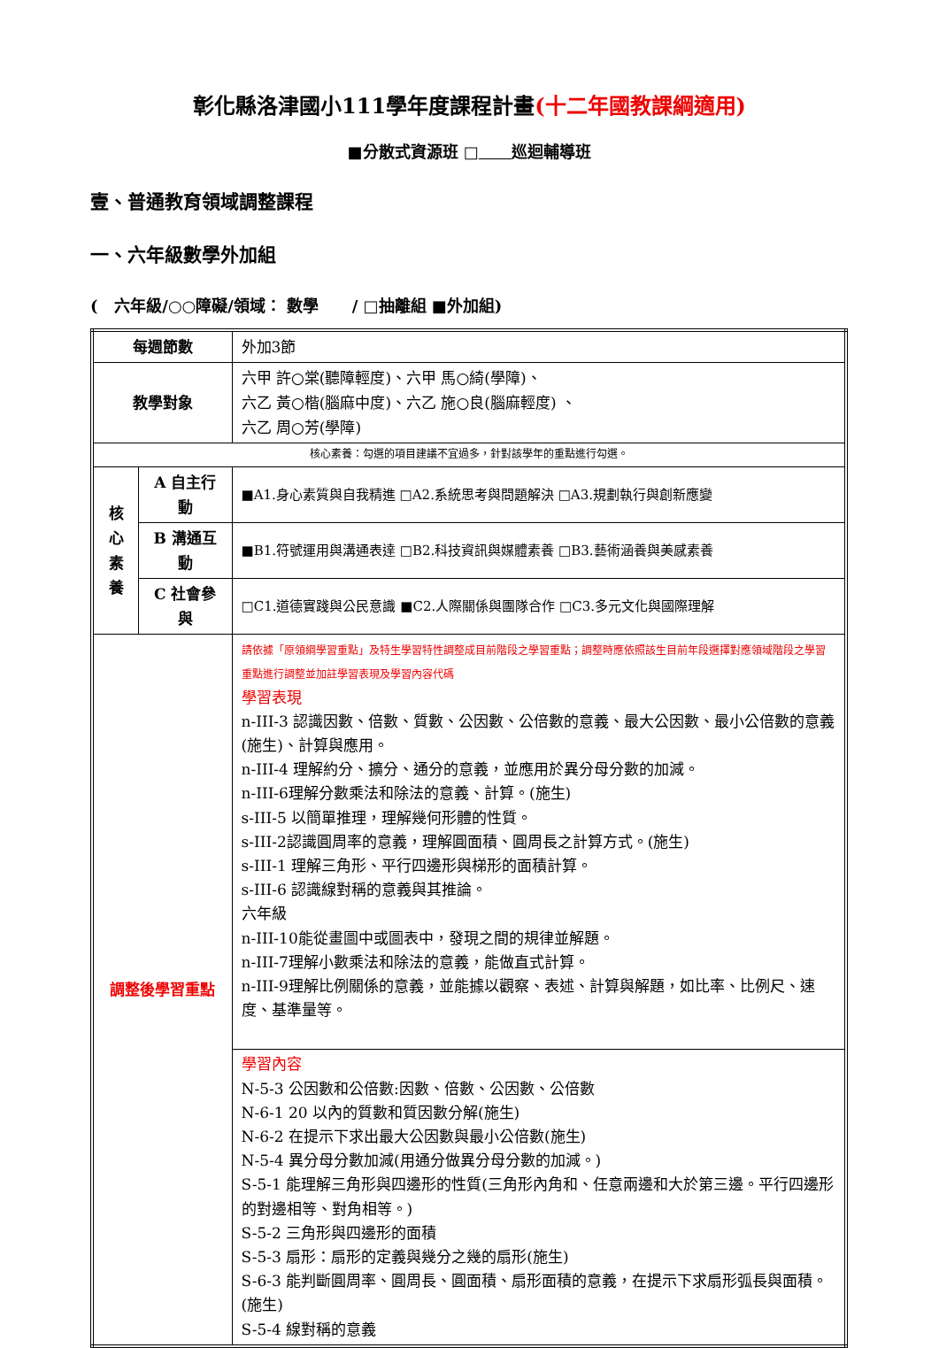彰化縣洛津國小111學年度課程計畫(十二年國教課綱適用)
■分散式資源班 □ 巡迴輔導班
壹、普通教育領域調整課程
一、六年級數學外加組
( 六年級/○○障礙/領域： 數學 / □抽離組 ■外加組)
| 每週節數 | | 外加3節 |
| 教學對象 | | 六甲 許○棠(聽障輕度)、六甲 馬○綺(學障)、 六乙 黃○楷(腦麻中度)、六乙 施○良(腦麻輕度) 、 六乙 周○芳(學障) |
| 核心素養：勾選的項目建議不宜過多，針對該學年的重點進行勾選。 | | |
| 核 心 素 養 | A 自主行動 | ■A1.身心素質與自我精進 □A2.系統思考與問題解決 □A3.規劃執行與創新應變 |
| | B 溝通互動 | ■B1.符號運用與溝通表達 □B2.科技資訊與媒體素養 □B3.藝術涵養與美感素養 |
| | C 社會參與 | □C1.道德實踐與公民意識 ■C2.人際關係與團隊合作 □C3.多元文化與國際理解 |
| 調整後學習重點 | | 請依據「原領綱學習重點」及特生學習特性調整成目前階段之學習重點；調整時應依照該生目前年段選擇對應領域階段之學習重點進行調整並加註學習表現及學習內容代碼 學習表現 n-III-3 認識因數、倍數、質數、公因數、公倍數的意義、最大公因數、最小公倍數的意義(施生)、計算與應用。 n-III-4 理解約分、擴分、通分的意義，並應用於異分母分數的加減。 n-III-6理解分數乘法和除法的意義、計算。(施生) s-III-5 以簡單推理，理解幾何形體的性質。 s-III-2認識圓周率的意義，理解圓面積、圓周長之計算方式。(施生) s-III-1 理解三角形、平行四邊形與梯形的面積計算。 s-III-6 認識線對稱的意義與其推論。 六年級 n-III-10能從畫圖中或圖表中，發現之間的規律並解題。 n-III-7理解小數乘法和除法的意義，能做直式計算。 n-III-9理解比例關係的意義，並能據以觀察、表述、計算與解題，如比率、比例尺、速度、基準量等。 |
| | | 學習內容 N-5-3 公因數和公倍數:因數、倍數、公因數、公倍數 N-6-1 20 以內的質數和質因數分解(施生) N-6-2 在提示下求出最大公因數與最小公倍數(施生) N-5-4 異分母分數加減(用通分做異分母分數的加減。) S-5-1 能理解三角形與四邊形的性質(三角形內角和、任意兩邊和大於第三邊。平行四邊形的對邊相等、對角相等。) S-5-2 三角形與四邊形的面積 S-5-3 扇形：扇形的定義與幾分之幾的扇形(施生) S-6-3 能判斷圓周率、圓周長、圓面積、扇形面積的意義，在提示下求扇形弧長與面積。(施生) S-5-4 線對稱的意義 |